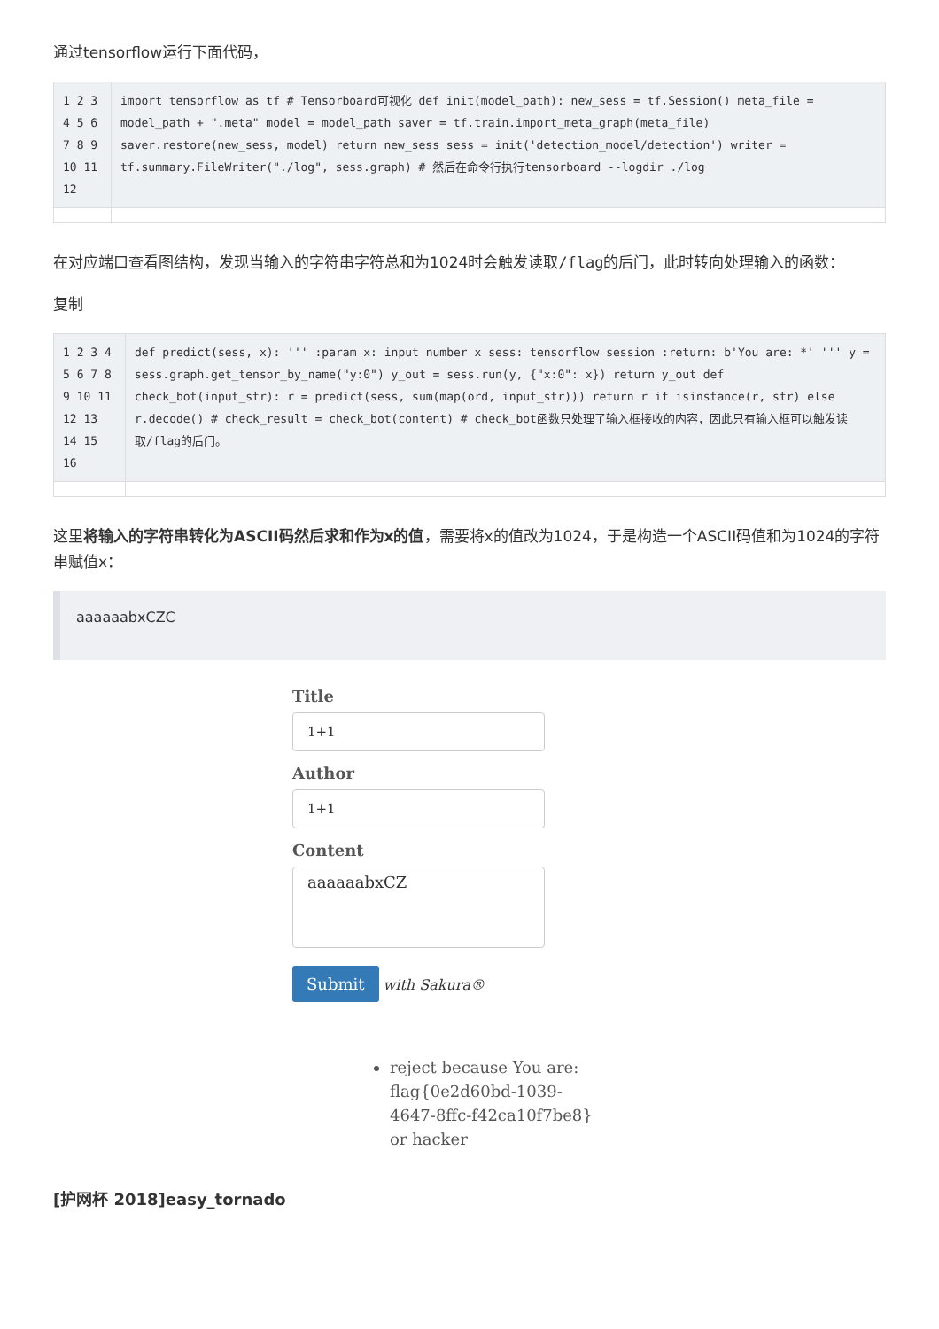通过tensorflow运行下面代码，
| 1 2 3 4 5 6 7 8 9 10 11 12 | import tensorflow as tf # Tensorboard可视化 def init(model_path): new_sess = tf.Session() meta_file = model_path + ".meta" model = model_path saver = tf.train.import_meta_graph(meta_file) saver.restore(new_sess, model) return new_sess sess = init('detection_model/detection') writer = tf.summary.FileWriter("./log", sess.graph) # 然后在命令行执行tensorboard --logdir ./log |
在对应端口查看图结构，发现当输入的字符串字符总和为1024时会触发读取/flag的后门，此时转向处理输入的函数：
复制
| 1 2 3 4 5 6 7 8 9 10 11 12 13 14 15 16 | def predict(sess, x): ''' :param x: input number x sess: tensorflow session :return: b'You are: *' ''' y = sess.graph.get_tensor_by_name("y:0") y_out = sess.run(y, {"x:0": x}) return y_out def check_bot(input_str): r = predict(sess, sum(map(ord, input_str))) return r if isinstance(r, str) else r.decode() # check_result = check_bot(content) # check_bot函数只处理了输入框接收的内容，因此只有输入框可以触发读取/flag的后门。 |
这里将输入的字符串转化为ASCII码然后求和作为x的值，需要将x的值改为1024，于是构造一个ASCII码值和为1024的字符串赋值x：
aaaaaabxCZC
Title
1+1
Author
1+1
Content
aaaaaabxCZ
Submit with Sakura®
reject because You are: flag{0e2d60bd-1039-4647-8ffc-f42ca10f7be8} or hacker
[护网杯 2018]easy_tornado